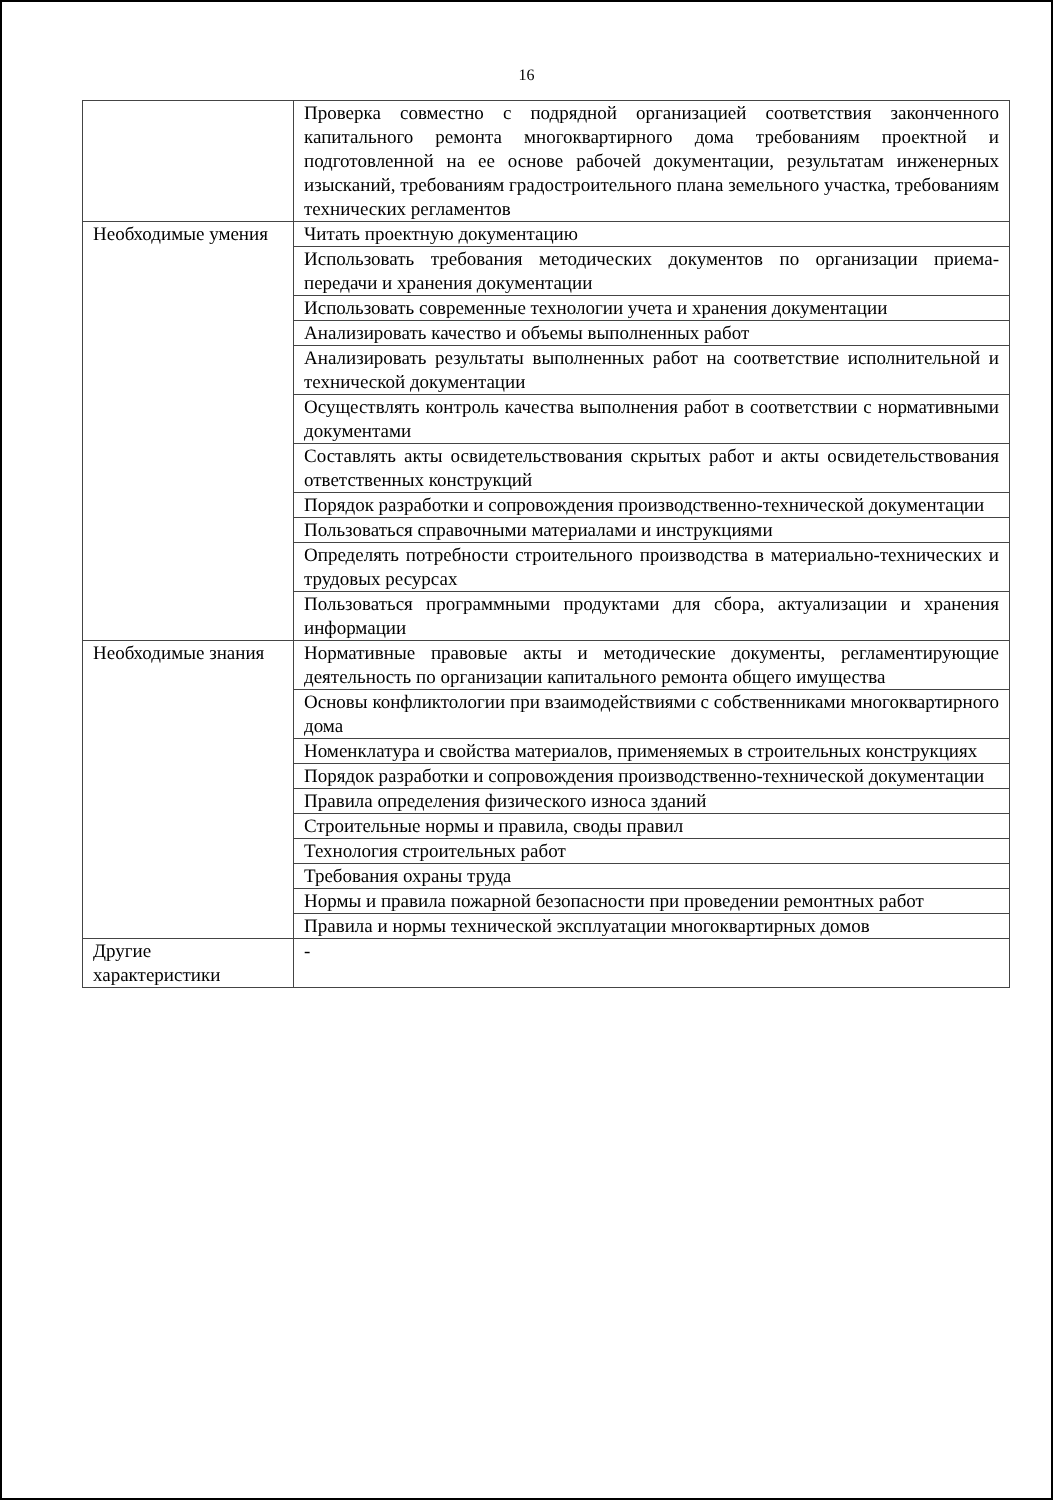16
| | Проверка совместно с подрядной организацией соответствия законченного капитального ремонта многоквартирного дома требованиям проектной и подготовленной на ее основе рабочей документации, результатам инженерных изысканий, требованиям градостроительного плана земельного участка, требованиям технических регламентов |
| Необходимые умения | Читать проектную документацию |
| | Использовать требования методических документов по организации приема-передачи и хранения документации |
| | Использовать современные технологии учета и хранения документации |
| | Анализировать качество и объемы выполненных работ |
| | Анализировать результаты выполненных работ на соответствие исполнительной и технической документации |
| | Осуществлять контроль качества выполнения работ в соответствии с нормативными документами |
| | Составлять акты освидетельствования скрытых работ и акты освидетельствования ответственных конструкций |
| | Порядок разработки и сопровождения производственно-технической документации |
| | Пользоваться справочными материалами и инструкциями |
| | Определять потребности строительного производства в материально-технических и трудовых ресурсах |
| | Пользоваться программными продуктами для сбора, актуализации и хранения информации |
| Необходимые знания | Нормативные правовые акты и методические документы, регламентирующие деятельность по организации капитального ремонта общего имущества |
| | Основы конфликтологии при взаимодействиями с собственниками многоквартирного дома |
| | Номенклатура и свойства материалов, применяемых в строительных конструкциях |
| | Порядок разработки и сопровождения производственно-технической документации |
| | Правила определения физического износа зданий |
| | Строительные нормы и правила, своды правил |
| | Технология строительных работ |
| | Требования охраны труда |
| | Нормы и правила пожарной безопасности при проведении ремонтных работ |
| | Правила и нормы технической эксплуатации многоквартирных домов |
| Другие характеристики | - |